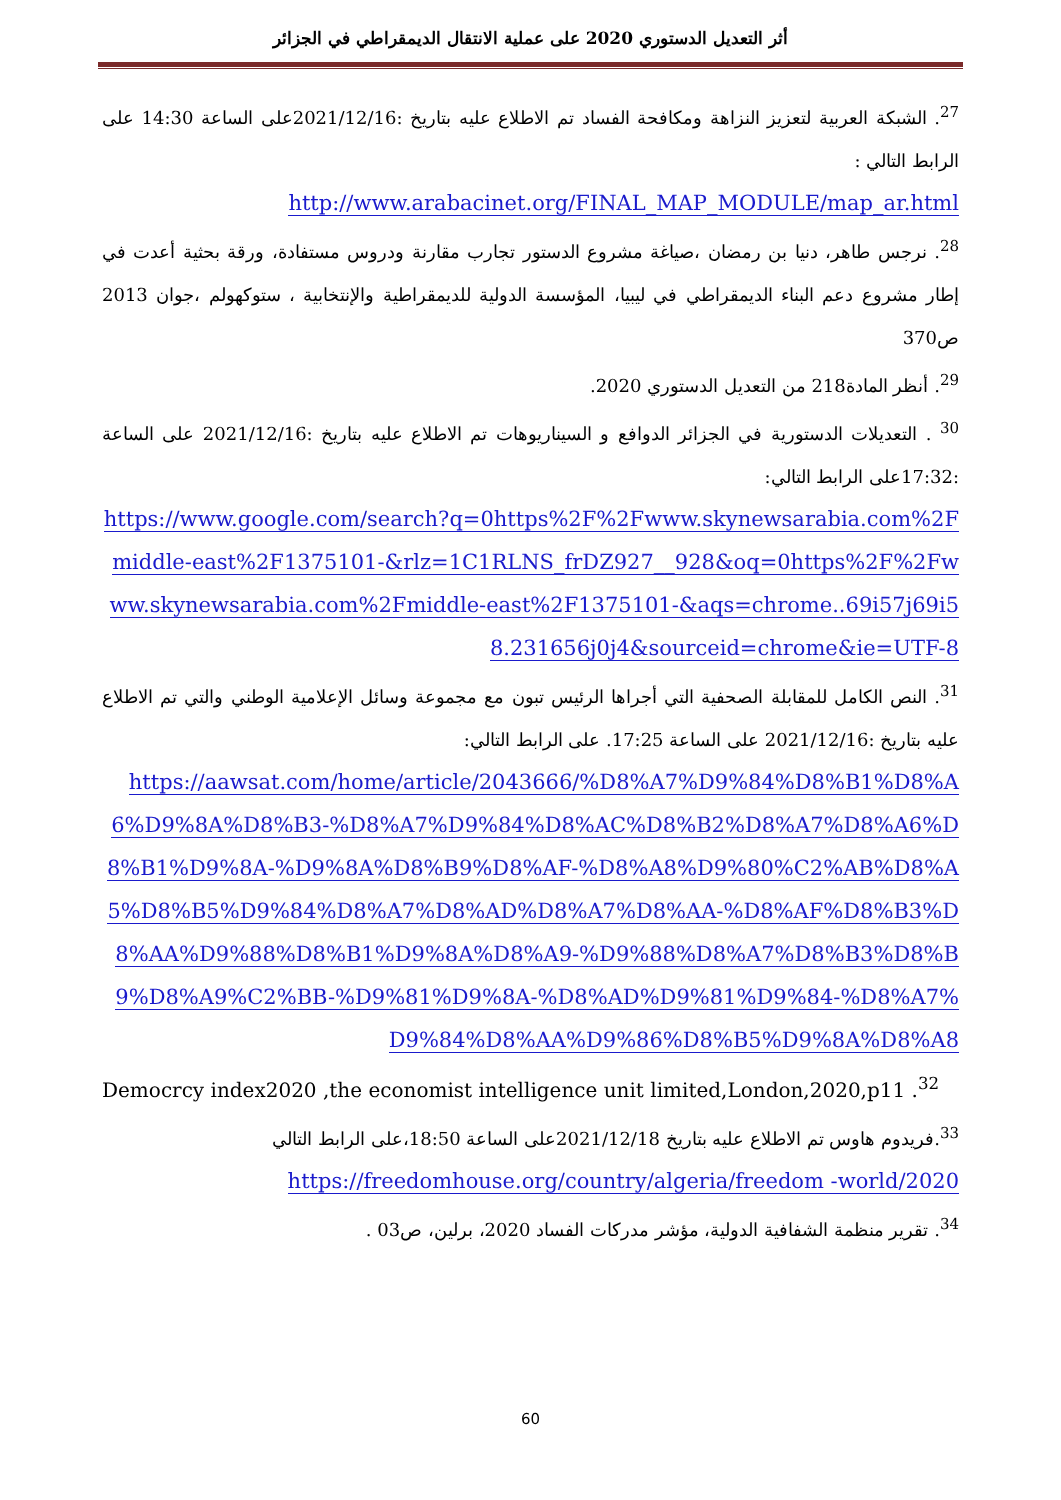أثر التعديل الدستوري 2020 على عملية الانتقال الديمقراطي في الجزائر
<sup>27</sup>. الشبكة العربية لتعزيز النزاهة ومكافحة الفساد تم الاطلاع عليه بتاريخ :2021/12/16على الساعة 14:30 على الرابط التالي :
http://www.arabacinet.org/FINAL_MAP_MODULE/map_ar.html
<sup>28</sup>. نرجس طاهر، دنيا بن رمضان ،صياغة مشروع الدستور تجارب مقارنة ودروس مستفادة، ورقة بحثية أعدت في إطار مشروع دعم البناء الديمقراطي في ليبيا، المؤسسة الدولية للديمقراطية والإنتخابية ، ستوكهولم ،جوان 2013 ص370
<sup>29</sup>. أنظر المادة218 من التعديل الدستوري 2020.
<sup>30</sup> . التعديلات الدستورية في الجزائر الدوافع و السيناريوهات تم الاطلاع عليه بتاريخ :2021/12/16 على الساعة :17:32على الرابط التالي:
https://www.google.com/search?q=0https%2F%2Fwww.skynewsarabia.com%2Fmiddle-east%2F1375101-&rlz=1C1RLNS_frDZ927__928&oq=0https%2F%2Fwww.skynewsarabia.com%2Fmiddle-east%2F1375101-&aqs=chrome..69i57j69i58.231656j0j4&sourceid=chrome&ie=UTF-8
<sup>31</sup>. النص الكامل للمقابلة الصحفية التي أجراها الرئيس تبون مع مجموعة وسائل الإعلامية الوطني والتي تم الاطلاع عليه بتاريخ :2021/12/16 على الساعة 17:25. على الرابط التالي:
https://aawsat.com/home/article/2043666/%D8%A7%D9%84%D8%B1%D8%A6%D9%8A%D8%B3-%D8%A7%D9%84%D8%AC%D8%B2%D8%A7%D8%A6%D8%B1%D9%8A-%D9%8A%D8%B9%D8%AF-%D8%A8%D9%80%C2%AB%D8%A5%D8%B5%D9%84%D8%A7%D8%AD%D8%A7%D8%AA-%D8%AF%D8%B3%D8%AA%D9%88%D8%B1%D9%8A%D8%A9-%D9%88%D8%A7%D8%B3%D8%B9%D8%A9%C2%BB-%D9%81%D9%8A-%D8%AD%D9%81%D9%84-%D8%A7%D9%84%D8%AA%D9%86%D8%B5%D9%8A%D8%A8
Democrcy index2020 ,the economist intelligence unit limited,London,2020,p11 .<sup>32</sup>
<sup>33</sup>.فريدوم هاوس تم الاطلاع عليه بتاريخ 2021/12/18على الساعة 18:50،على الرابط التالي
https://freedomhouse.org/country/algeria/freedom -world/2020
<sup>34</sup>. تقرير منظمة الشفافية الدولية، مؤشر مدركات الفساد 2020، برلين، ص03 .
60